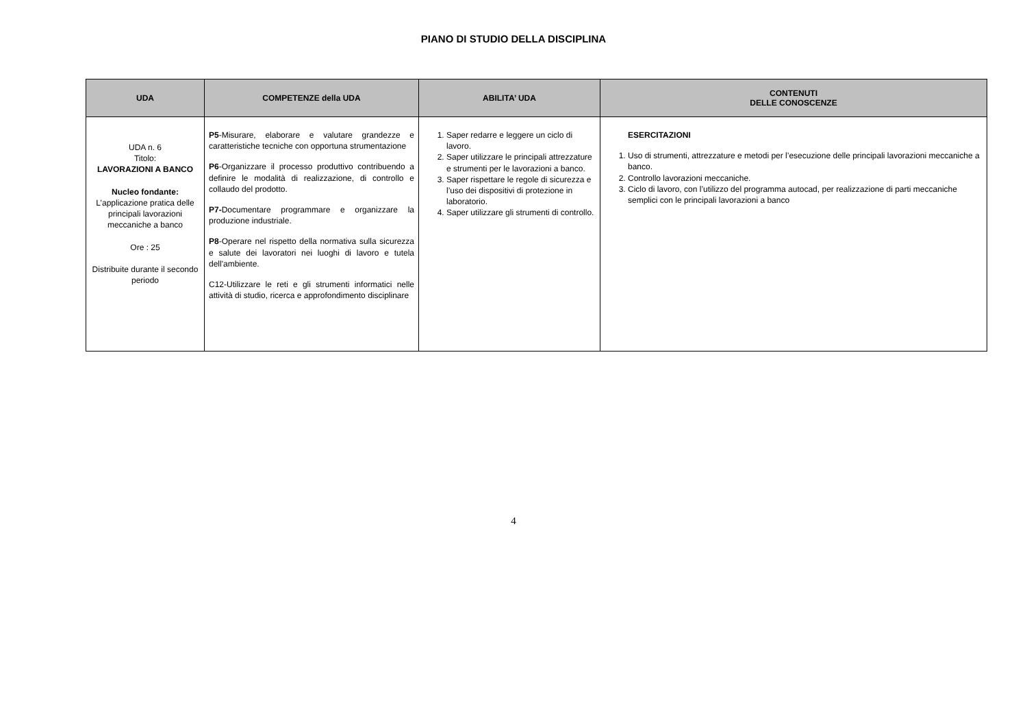PIANO DI STUDIO DELLA DISCIPLINA
| UDA | COMPETENZE della UDA | ABILITA’ UDA | CONTENUTI DELLE CONOSCENZE |
| --- | --- | --- | --- |
| UDA n. 6 Titolo: LAVORAZIONI A BANCO Nucleo fondante: L’applicazione pratica delle principali lavorazioni meccaniche a banco Ore : 25 Distribuite durante il secondo periodo | P5 -Misurare, elaborare e valutare grandezze e caratteristiche tecniche con opportuna strumentazione P6 -Organizzare il processo produttivo contribuendo a definire le modalità di realizzazione, di controllo e collaudo del prodotto. P7- Documentare programmare e organizzare la produzione industriale. P8 -Operare nel rispetto della normativa sulla sicurezza e salute dei lavoratori nei luoghi di lavoro e tutela dell'ambiente. C12-Utilizzare le reti e gli strumenti informatici nelle attività di studio, ricerca e approfondimento disciplinare | 1. Saper redarre e leggere un ciclo di lavoro. 2. Saper utilizzare le principali attrezzature e strumenti per le lavorazioni a banco. 3. Saper rispettare le regole di sicurezza e l’uso dei dispositivi di protezione in laboratorio. 4. Saper utilizzare gli strumenti di controllo. | ESERCITAZIONI 1. Uso di strumenti, attrezzature e metodi per l’esecuzione delle principali lavorazioni meccaniche a banco. 2. Controllo lavorazioni meccaniche. 3. Ciclo di lavoro, con l’utilizzo del programma autocad, per realizzazione di parti meccaniche semplici con le principali lavorazioni a banco |
4